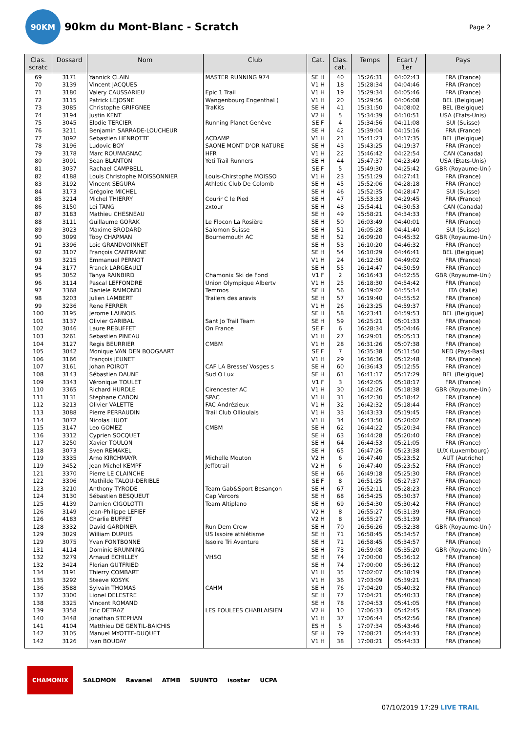90KM
90km du Mont-Blanc - Scratch
Page 2
| Clas. scratc | Dossard | Nom | Club | Cat. | Clas. cat. | Temps | Ecart / 1er | Pays |
| --- | --- | --- | --- | --- | --- | --- | --- | --- |
| 69 | 3171 | Yannick CLAIN | MASTER RUNNING 974 | SE H | 40 | 15:26:31 | 04:02:43 | FRA (France) |
| 70 | 3139 | Vincent JACQUES | | V1 H | 18 | 15:28:34 | 04:04:46 | FRA (France) |
| 71 | 3180 | Valery CAUSSARIEU | Epic 1 Trail | V1 H | 19 | 15:29:34 | 04:05:46 | FRA (France) |
| 72 | 3115 | Patrick LEJOSNE | Wangenbourg Engenthal ( | V1 H | 20 | 15:29:56 | 04:06:08 | BEL (Belgique) |
| 73 | 3085 | Christophe GRIFGNEE | TraKKs | SE H | 41 | 15:31:50 | 04:08:02 | BEL (Belgique) |
| 74 | 3194 | Justin KENT | | V2 H | 5 | 15:34:39 | 04:10:51 | USA (Etats-Unis) |
| 75 | 3045 | Elodie TERCIER | Running Planet Genève | SE F | 4 | 15:34:56 | 04:11:08 | SUI (Suisse) |
| 76 | 3211 | Benjamin SARRADE-LOUCHEUR | | SE H | 42 | 15:39:04 | 04:15:16 | FRA (France) |
| 77 | 3092 | Sebastien HENROTTE | ACDAMP | V1 H | 21 | 15:41:23 | 04:17:35 | BEL (Belgique) |
| 78 | 3196 | Ludovic BOY | SAONE MONT D'OR NATURE | SE H | 43 | 15:43:25 | 04:19:37 | FRA (France) |
| 79 | 3178 | Marc ROUMAGNAC | HFR | V1 H | 22 | 15:46:42 | 04:22:54 | CAN (Canada) |
| 80 | 3091 | Sean BLANTON | Yeti Trail Runners | SE H | 44 | 15:47:37 | 04:23:49 | USA (Etats-Unis) |
| 81 | 3037 | Rachael CAMPBELL | | SE F | 5 | 15:49:30 | 04:25:42 | GBR (Royaume-Uni) |
| 82 | 4188 | Louis Christophe MOISSONNIER | Louis-Chirstophe MOISSO | V1 H | 23 | 15:51:29 | 04:27:41 | FRA (France) |
| 83 | 3192 | Vincent SEGURA | Athletic Club De Colomb | SE H | 45 | 15:52:06 | 04:28:18 | FRA (France) |
| 84 | 3173 | Grégoire MICHEL | | SE H | 46 | 15:52:35 | 04:28:47 | SUI (Suisse) |
| 85 | 3214 | Michel THIERRY | Courir C le Pied | SE H | 47 | 15:53:33 | 04:29:45 | FRA (France) |
| 86 | 3150 | Lei TANG | zxtour | SE H | 48 | 15:54:41 | 04:30:53 | CAN (Canada) |
| 87 | 3183 | Mathieu CHESNEAU | | SE H | 49 | 15:58:21 | 04:34:33 | FRA (France) |
| 88 | 3111 | Guillaume GORAK | Le Flocon La Rosière | SE H | 50 | 16:03:49 | 04:40:01 | FRA (France) |
| 89 | 3023 | Maxime BRODARD | Salomon Suisse | SE H | 51 | 16:05:28 | 04:41:40 | SUI (Suisse) |
| 90 | 3099 | Toby CHAPMAN | Bournemouth AC | SE H | 52 | 16:09:20 | 04:45:32 | GBR (Royaume-Uni) |
| 91 | 3396 | Loic GRANDVOINNET | | SE H | 53 | 16:10:20 | 04:46:32 | FRA (France) |
| 92 | 3107 | François CANTRAINE | | SE H | 54 | 16:10:29 | 04:46:41 | BEL (Belgique) |
| 93 | 3215 | Emmanuel PERNOT | | V1 H | 24 | 16:12:50 | 04:49:02 | FRA (France) |
| 94 | 3177 | Franck LARGEAULT | | SE H | 55 | 16:14:47 | 04:50:59 | FRA (France) |
| 95 | 3052 | Tanya RAINBIRD | Chamonix Ski de Fond | V1 F | 2 | 16:16:43 | 04:52:55 | GBR (Royaume-Uni) |
| 96 | 3114 | Pascal LEFFONDRE | Union Olympique Albertv | V1 H | 25 | 16:18:30 | 04:54:42 | FRA (France) |
| 97 | 3368 | Daniele RAIMONDI | Temmos | SE H | 56 | 16:19:02 | 04:55:14 | ITA (Italie) |
| 98 | 3203 | Julien LAMBERT | Trailers des aravis | SE H | 57 | 16:19:40 | 04:55:52 | FRA (France) |
| 99 | 3236 | Rene FERRER | | V1 H | 26 | 16:23:25 | 04:59:37 | FRA (France) |
| 100 | 3195 | Jerome LAUNOIS | | SE H | 58 | 16:23:41 | 04:59:53 | BEL (Belgique) |
| 101 | 3137 | Olivier GARIBAL | Sant Jo Trail Team | SE H | 59 | 16:25:21 | 05:01:33 | FRA (France) |
| 102 | 3046 | Laure REBUFFET | On France | SE F | 6 | 16:28:34 | 05:04:46 | FRA (France) |
| 103 | 3261 | Sebastien PINEAU | | V1 H | 27 | 16:29:01 | 05:05:13 | FRA (France) |
| 104 | 3127 | Regis BEURRIER | CMBM | V1 H | 28 | 16:31:26 | 05:07:38 | FRA (France) |
| 105 | 3042 | Monique VAN DEN BOOGAART | | SE F | 7 | 16:35:38 | 05:11:50 | NED (Pays-Bas) |
| 106 | 3166 | François JEUNET | | V1 H | 29 | 16:36:36 | 05:12:48 | FRA (France) |
| 107 | 3161 | Johan POIROT | CAF LA Bresse/ Vosges s | SE H | 60 | 16:36:43 | 05:12:55 | FRA (France) |
| 108 | 3143 | Sébastien DAUNE | Sud O Lux | SE H | 61 | 16:41:17 | 05:17:29 | BEL (Belgique) |
| 109 | 3343 | Véronique TOULET | | V1 F | 3 | 16:42:05 | 05:18:17 | FRA (France) |
| 110 | 3365 | Richard HURDLE | Cirencester AC | V1 H | 30 | 16:42:26 | 05:18:38 | GBR (Royaume-Uni) |
| 111 | 3131 | Stephane CABON | SPAC | V1 H | 31 | 16:42:30 | 05:18:42 | FRA (France) |
| 112 | 3213 | Olivier VALETTE | FAC Andrézieux | V1 H | 32 | 16:42:32 | 05:18:44 | FRA (France) |
| 113 | 3088 | Pierre PERRAUDIN | Trail Club Ollioulais | V1 H | 33 | 16:43:33 | 05:19:45 | FRA (France) |
| 114 | 3072 | Nicolas HUOT | | V1 H | 34 | 16:43:50 | 05:20:02 | FRA (France) |
| 115 | 3147 | Leo GOMEZ | CMBM | SE H | 62 | 16:44:22 | 05:20:34 | FRA (France) |
| 116 | 3312 | Cyprien SOCQUET | | SE H | 63 | 16:44:28 | 05:20:40 | FRA (France) |
| 117 | 3250 | Xavier TOULON | | SE H | 64 | 16:44:53 | 05:21:05 | FRA (France) |
| 118 | 3073 | Sven REMAKEL | | SE H | 65 | 16:47:26 | 05:23:38 | LUX (Luxembourg) |
| 119 | 3335 | Arno KIRCHMAYR | Michelle Mouton | V2 H | 6 | 16:47:40 | 05:23:52 | AUT (Autriche) |
| 119 | 3452 | Jean Michel KEMPF | Jeffbtrail | V2 H | 6 | 16:47:40 | 05:23:52 | FRA (France) |
| 121 | 3370 | Pierre LE CLAINCHE | | SE H | 66 | 16:49:18 | 05:25:30 | FRA (France) |
| 122 | 3306 | Mathilde TALOU-DERIBLE | | SE F | 8 | 16:51:25 | 05:27:37 | FRA (France) |
| 123 | 3210 | Anthony TYRODE | Team Gab&Sport Besançon | SE H | 67 | 16:52:11 | 05:28:23 | FRA (France) |
| 124 | 3130 | Sébastien BESQUEUT | Cap Vercors | SE H | 68 | 16:54:25 | 05:30:37 | FRA (France) |
| 125 | 4139 | Damien CIGOLOTTI | Team Altiplano | SE H | 69 | 16:54:30 | 05:30:42 | FRA (France) |
| 126 | 3149 | Jean-Philippe LEFIEF | | V2 H | 8 | 16:55:27 | 05:31:39 | FRA (France) |
| 126 | 4183 | Charlie BUFFET | | V2 H | 8 | 16:55:27 | 05:31:39 | FRA (France) |
| 128 | 3332 | David GARDINER | Run Dem Crew | SE H | 70 | 16:56:26 | 05:32:38 | GBR (Royaume-Uni) |
| 129 | 3029 | William DUPUIS | US Issoire athlétisme | SE H | 71 | 16:58:45 | 05:34:57 | FRA (France) |
| 129 | 3075 | Yvan FONTBONNE | Issoire Tri Aventure | SE H | 71 | 16:58:45 | 05:34:57 | FRA (France) |
| 131 | 4114 | Dominic BRUNNING | | SE H | 73 | 16:59:08 | 05:35:20 | GBR (Royaume-Uni) |
| 132 | 3279 | Arnaud ECHILLEY | VHSO | SE H | 74 | 17:00:00 | 05:36:12 | FRA (France) |
| 132 | 3424 | Florian GUTFRIED | | SE H | 74 | 17:00:00 | 05:36:12 | FRA (France) |
| 134 | 3191 | Thierry COMBART | | V1 H | 35 | 17:02:07 | 05:38:19 | FRA (France) |
| 135 | 3292 | Steeve KOSYK | | V1 H | 36 | 17:03:09 | 05:39:21 | FRA (France) |
| 136 | 3588 | Sylvain THOMAS | CAHM | SE H | 76 | 17:04:20 | 05:40:32 | FRA (France) |
| 137 | 3300 | Lionel DELESTRE | | SE H | 77 | 17:04:21 | 05:40:33 | FRA (France) |
| 138 | 3325 | Vincent ROMAND | | SE H | 78 | 17:04:53 | 05:41:05 | FRA (France) |
| 139 | 3358 | Eric DETRAZ | LES FOULEES CHABLAISIEN | V2 H | 10 | 17:06:33 | 05:42:45 | FRA (France) |
| 140 | 3448 | Jonathan STEPHAN | | V1 H | 37 | 17:06:44 | 05:42:56 | FRA (France) |
| 141 | 4104 | Matthieu DE GENTIL-BAICHIS | | ES H | 5 | 17:07:34 | 05:43:46 | FRA (France) |
| 142 | 3105 | Manuel MYOTTE-DUQUET | | SE H | 79 | 17:08:21 | 05:44:33 | FRA (France) |
| 142 | 3126 | Ivan BOUDAY | | V1 H | 38 | 17:08:21 | 05:44:33 | FRA (France) |
CHAMONIX SALOMON Ravanel ATMB SUUNTO isostar UCPA
07/10/2019 17:29 LIVE TRAIL